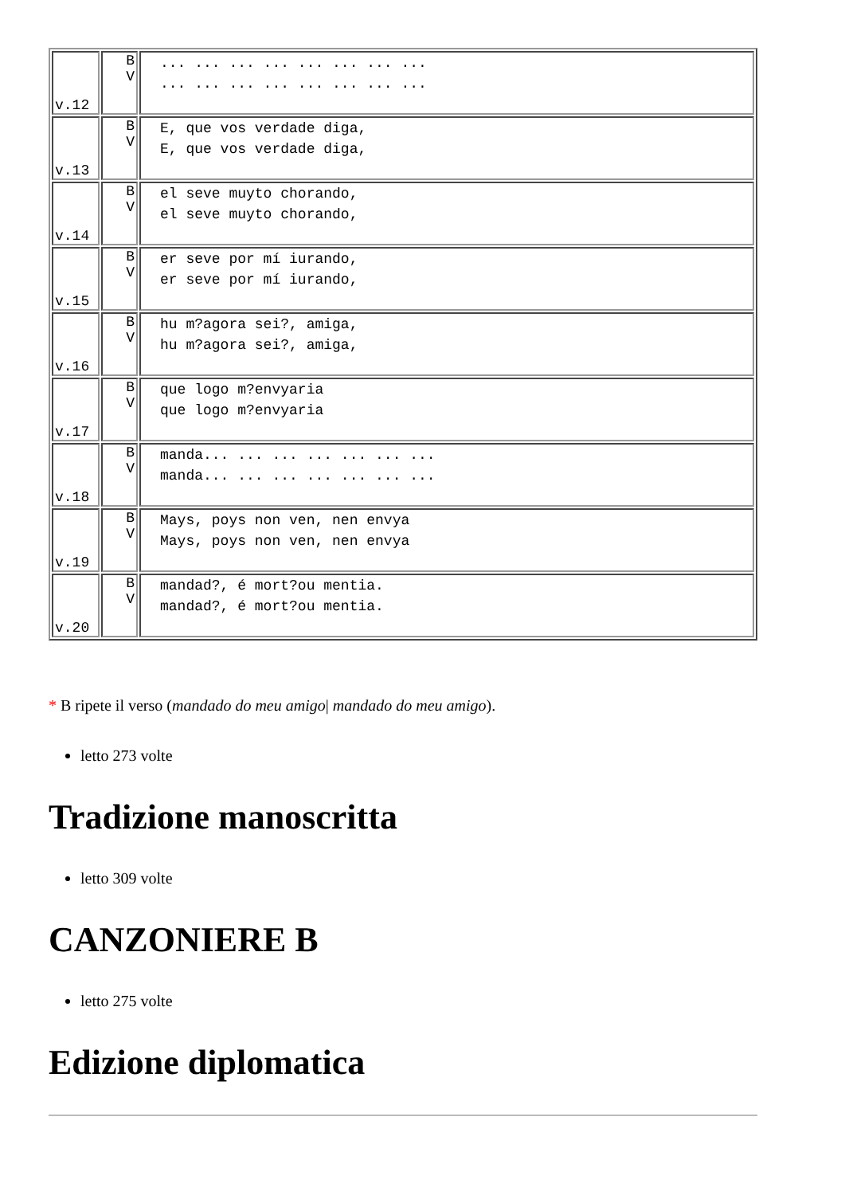| v.12 | B V | ... ... ... ... ... ... ... ... ... ... ... ... ... ... ... ... |
| v.13 | B V | E, que vos verdade diga, E, que vos verdade diga, |
| v.14 | B V | el seve muyto chorando, el seve muyto chorando, |
| v.15 | B V | er seve por mí iurando, er seve por mí iurando, |
| v.16 | B V | hu m?agora sei?, amiga, hu m?agora sei?, amiga, |
| v.17 | B V | que logo m?envyaria que logo m?envyaria |
| v.18 | B V | manda... ... ... ... ... ... ... manda... ... ... ... ... ... ... |
| v.19 | B V | Mays, poys non ven, nen envya Mays, poys non ven, nen envya |
| v.20 | B V | mandad?, é mort?ou mentia. mandad?, é mort?ou mentia. |
* B ripete il verso (mandado do meu amigo| mandado do meu amigo).
letto 273 volte
Tradizione manoscritta
letto 309 volte
CANZONIERE B
letto 275 volte
Edizione diplomatica